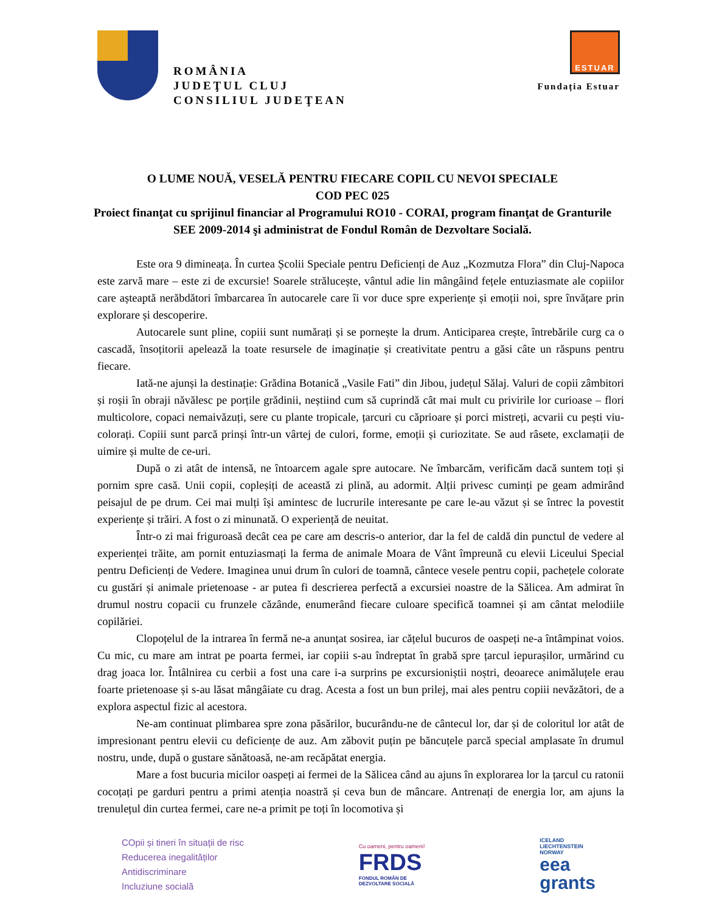ROMÂNIA
JUDEŢUL CLUJ
CONSILIUL JUDEŢEAN
ESTUAR
Fundația Estuar
O LUME NOUĂ, VESELĂ PENTRU FIECARE COPIL CU NEVOI SPECIALE
COD PEC 025
Proiect finanţat cu sprijinul financiar al Programului RO10 - CORAI, program finanţat de Granturile SEE 2009-2014 şi administrat de Fondul Român de Dezvoltare Socială.
Este ora 9 dimineața. În curtea Școlii Speciale pentru Deficienți de Auz „Kozmutza Flora” din Cluj-Napoca este zarvă mare – este zi de excursie! Soarele strălucește, vântul adie lin mângâind fețele entuziasmate ale copiilor care așteaptă nerăbdători îmbarcarea în autocarele care îi vor duce spre experiențe și emoții noi, spre învățare prin explorare și descoperire.
Autocarele sunt pline, copiii sunt numărați și se pornește la drum. Anticiparea crește, întrebările curg ca o cascadă, însoțitorii apelează la toate resursele de imaginație și creativitate pentru a găsi câte un răspuns pentru fiecare.
Iată-ne ajunși la destinație: Grădina Botanică „Vasile Fati” din Jibou, județul Sălaj. Valuri de copii zâmbitori și roșii în obraji năvălesc pe porțile grădinii, neștiind cum să cuprindă cât mai mult cu privirile lor curioase – flori multicolore, copaci nemaivăzuți, sere cu plante tropicale, țarcuri cu căprioare și porci mistreți, acvarii cu pești viu-colorați. Copiii sunt parcă prinși într-un vârtej de culori, forme, emoții și curiozitate. Se aud râsete, exclamații de uimire și multe de ce-uri.
După o zi atât de intensă, ne întoarcem agale spre autocare. Ne îmbarcăm, verificăm dacă suntem toți și pornim spre casă. Unii copii, copleșiți de această zi plină, au adormit. Alții privesc cuminți pe geam admirând peisajul de pe drum. Cei mai mulți își amintesc de lucrurile interesante pe care le-au văzut și se întrec la povestit experiențe și trăiri. A fost o zi minunată. O experiență de neuitat.
Într-o zi mai friguroasă decât cea pe care am descris-o anterior, dar la fel de caldă din punctul de vedere al experienței trăite, am pornit entuziasmați la ferma de animale Moara de Vânt împreună cu elevii Liceului Special pentru Deficienți de Vedere. Imaginea unui drum în culori de toamnă, cântece vesele pentru copii, pachețele colorate cu gustări și animale prietenoase - ar putea fi descrierea perfectă a excursiei noastre de la Sălicea. Am admirat în drumul nostru copacii cu frunzele căzânde, enumerând fiecare culoare specifică toamnei și am cântat melodiile copilăriei.
Clopoțelul de la intrarea în fermă ne-a anunțat sosirea, iar cățelul bucuros de oaspeți ne-a întâmpinat voios. Cu mic, cu mare am intrat pe poarta fermei, iar copiii s-au îndreptat în grabă spre țarcul iepurașilor, urmărind cu drag joaca lor. Întâlnirea cu cerbii a fost una care i-a surprins pe excursioniștii noștri, deoarece animăluțele erau foarte prietenoase și s-au lăsat mângâiate cu drag. Acesta a fost un bun prilej, mai ales pentru copiii nevăzători, de a explora aspectul fizic al acestora.
Ne-am continuat plimbarea spre zona păsărilor, bucurându-ne de cântecul lor, dar și de coloritul lor atât de impresionant pentru elevii cu deficiențe de auz. Am zăbovit puțin pe băncuțele parcă special amplasate în drumul nostru, unde, după o gustare sănătoasă, ne-am recăpătat energia.
Mare a fost bucuria micilor oaspeți ai fermei de la Sălicea când au ajuns în explorarea lor la țarcul cu ratonii cocoțați pe garduri pentru a primi atenția noastră și ceva bun de mâncare. Antrenați de energia lor, am ajuns la trenulețul din curtea fermei, care ne-a primit pe toți în locomotiva și
COpii și tineri în situații de risc
Reducerea inegalităților
Antidiscriminare
Incluziune socială
Cu oameni, pentru oameni!
FRDS
FONDUL ROMÂN DE
DEZVOLTARE SOCIALĂ
ICELAND
LIECHTENSTEIN
NORWAY
eea
grants